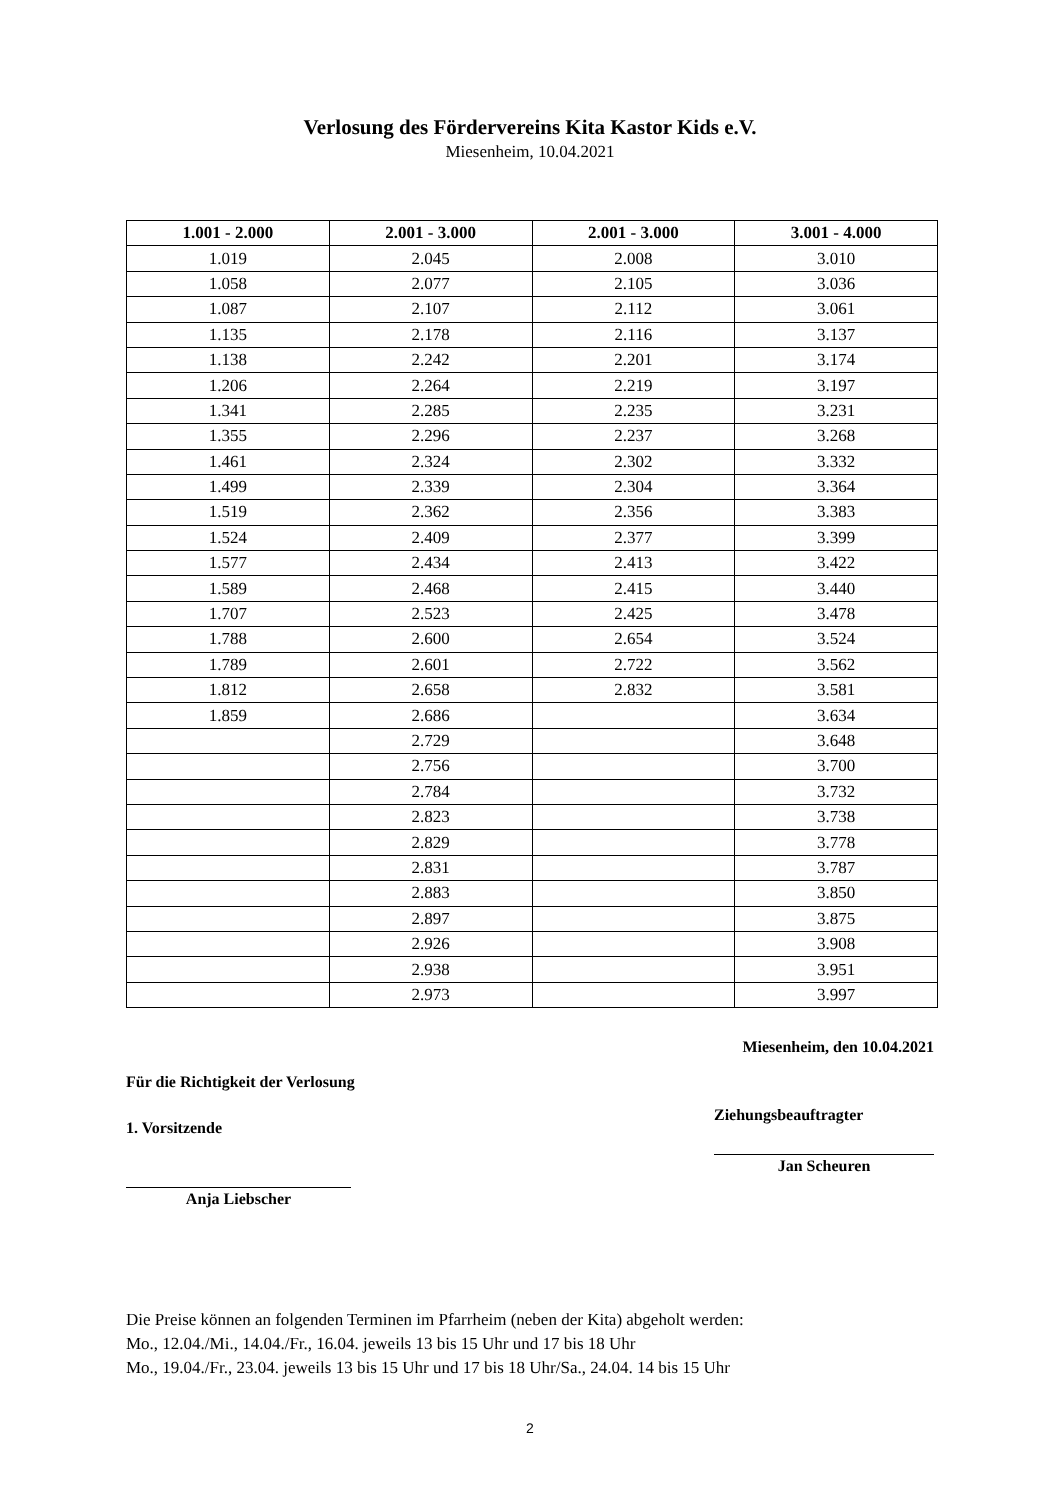Verlosung des Fördervereins Kita Kastor Kids e.V.
Miesenheim, 10.04.2021
| 1.001 - 2.000 | 2.001 - 3.000 | 2.001 - 3.000 | 3.001 - 4.000 |
| --- | --- | --- | --- |
| 1.019 | 2.045 | 2.008 | 3.010 |
| 1.058 | 2.077 | 2.105 | 3.036 |
| 1.087 | 2.107 | 2.112 | 3.061 |
| 1.135 | 2.178 | 2.116 | 3.137 |
| 1.138 | 2.242 | 2.201 | 3.174 |
| 1.206 | 2.264 | 2.219 | 3.197 |
| 1.341 | 2.285 | 2.235 | 3.231 |
| 1.355 | 2.296 | 2.237 | 3.268 |
| 1.461 | 2.324 | 2.302 | 3.332 |
| 1.499 | 2.339 | 2.304 | 3.364 |
| 1.519 | 2.362 | 2.356 | 3.383 |
| 1.524 | 2.409 | 2.377 | 3.399 |
| 1.577 | 2.434 | 2.413 | 3.422 |
| 1.589 | 2.468 | 2.415 | 3.440 |
| 1.707 | 2.523 | 2.425 | 3.478 |
| 1.788 | 2.600 | 2.654 | 3.524 |
| 1.789 | 2.601 | 2.722 | 3.562 |
| 1.812 | 2.658 | 2.832 | 3.581 |
| 1.859 | 2.686 | | 3.634 |
| | 2.729 | | 3.648 |
| | 2.756 | | 3.700 |
| | 2.784 | | 3.732 |
| | 2.823 | | 3.738 |
| | 2.829 | | 3.778 |
| | 2.831 | | 3.787 |
| | 2.883 | | 3.850 |
| | 2.897 | | 3.875 |
| | 2.926 | | 3.908 |
| | 2.938 | | 3.951 |
| | 2.973 | | 3.997 |
Für die Richtigkeit der Verlosung
1. Vorsitzende
Anja Liebscher
Miesenheim, den 10.04.2021
Ziehungsbeauftragter
Jan Scheuren
Die Preise können an folgenden Terminen im Pfarrheim (neben der Kita) abgeholt werden:
Mo., 12.04./Mi., 14.04./Fr., 16.04. jeweils 13 bis 15 Uhr und 17 bis 18 Uhr
Mo., 19.04./Fr., 23.04. jeweils 13 bis 15 Uhr und 17 bis 18 Uhr/Sa., 24.04. 14 bis 15 Uhr
2